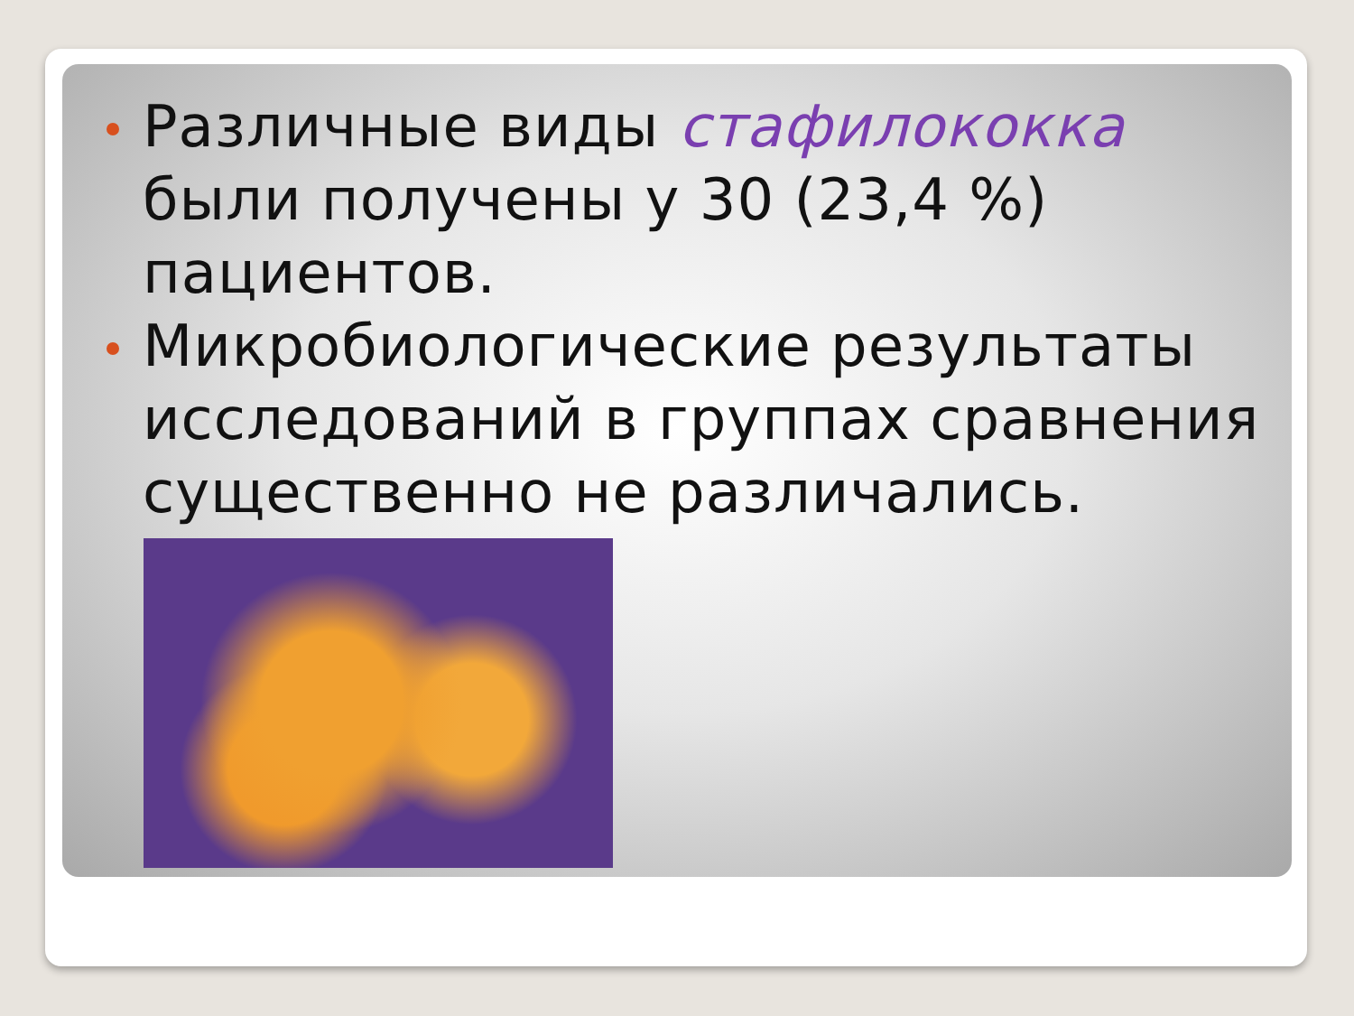Различные виды стафилококка были получены у 30 (23,4 %) пациентов.
Микробиологические результаты исследований в группах сравнения существенно не различались.